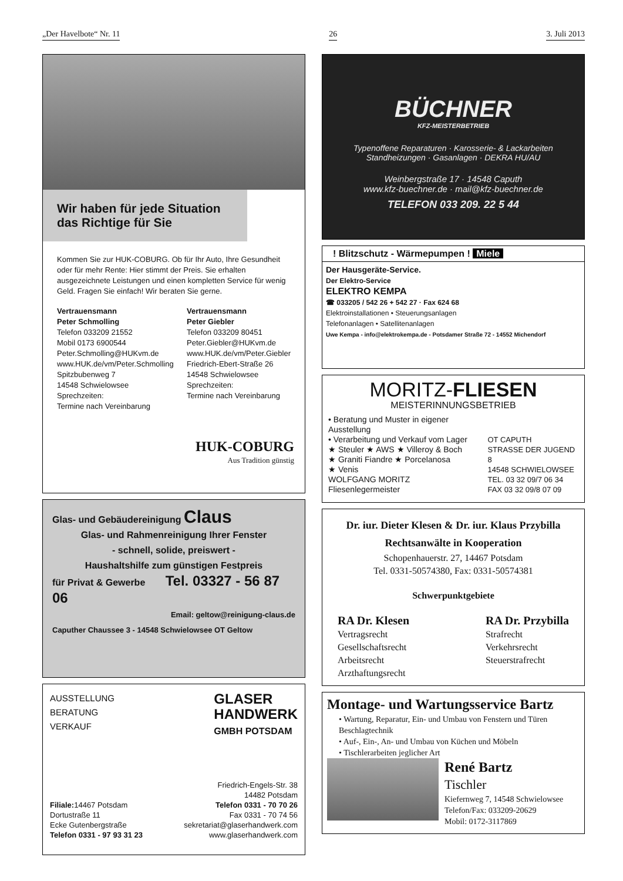„Der Havelbote“ Nr. 11 26 3. Juli 2013
Wir haben für jede Situation das Richtige für Sie
Kommen Sie zur HUK-COBURG. Ob für Ihr Auto, Ihre Gesundheit oder für mehr Rente: Hier stimmt der Preis. Sie erhalten ausgezeichnete Leistungen und einen kompletten Service für wenig Geld. Fragen Sie einfach! Wir beraten Sie gerne.
Vertrauensmann
Peter Schmolling
Telefon 033209 21552
Mobil 0173 6900544
Peter.Schmolling@HUKvm.de
www.HUK.de/vm/Peter.Schmolling
Spitzbubenweg 7
14548 Schwielowsee
Sprechzeiten:
Termine nach Vereinbarung
Vertrauensmann
Peter Giebler
Telefon 033209 80451
Peter.Giebler@HUKvm.de
www.HUK.de/vm/Peter.Giebler
Friedrich-Ebert-Straße 26
14548 Schwielowsee
Sprechzeiten:
Termine nach Vereinbarung
HUK-COBURG
Aus Tradition günstig
Glas- und Gebäudereinigung Claus
Glas- und Rahmenreinigung Ihrer Fenster
- schnell, solide, preiswert -
Haushaltshilfe zum günstigen Festpreis
für Privat & Gewerbe Tel. 03327 - 56 87 06
Email: geltow@reinigung-claus.de
Caputher Chaussee 3 - 14548 Schwielowsee OT Geltow
AUSSTELLUNG
BERATUNG
VERKAUF
GLASER
HANDWERK
GMBH POTSDAM
Friedrich-Engels-Str. 38
14482 Potsdam
Filiale: 14467 Potsdam
Dortustraße 11
Ecke Gutenbergstraße
Telefon 0331 - 97 93 31 23
Telefon 0331 - 70 70 26
Fax 0331 - 70 74 56
sekretariat@glaserhandwerk.com
www.glaserhandwerk.com
BÜCHNER
KFZ-MEISTERBETRIEB
Typenoffene Reparaturen · Karosserie- & Lackarbeiten
Standheizungen · Gasanlagen · DEKRA HU/AU
Weinbergstraße 17 · 14548 Caputh
www.kfz-buechner.de · mail@kfz-buechner.de
TELEFON 033 209. 22 5 44
! Blitzschutz - Wärmepumpen ! Miele
Der Hausgeräte-Service.
Der Elektro-Service
ELEKTRO KEMPA
☎ 033205 / 542 26 + 542 27 · Fax 624 68
Elektroinstallationen • Steuerungsanlagen
Telefonanlagen • Satellitenanlagen
Uwe Kempa - info@elektrokempa.de - Potsdamer Straße 72 - 14552 Michendorf
MORITZ-FLIESEN
MEISTERINNUNGSBETRIEB
• Beratung und Muster in eigener Ausstellung
• Verarbeitung und Verkauf vom Lager
★ Steuler ★ AWS ★ Villeroy & Boch
★ Graniti Fiandre ★ Porcelanosa
★ Venis
WOLFGANG MORITZ
Fliesenlegermeister
OT CAPUTH
STRASSE DER JUGEND 8
14548 SCHWIELOWSEE
TEL. 03 32 09/7 06 34
FAX 03 32 09/8 07 09
Dr. iur. Dieter Klesen & Dr. iur. Klaus Przybilla
Rechtsanwälte in Kooperation
Schopenhauerstr. 27, 14467 Potsdam
Tel. 0331-50574380, Fax: 0331-50574381
Schwerpunktgebiete
RA Dr. Klesen
Vertragsrecht
Gesellschaftsrecht
Arbeitsrecht
Arzthaftungsrecht
RA Dr. Przybilla
Strafrecht
Verkehrsrecht
Steuerstrafrecht
Montage- und Wartungsservice Bartz
• Wartung, Reparatur, Ein- und Umbau von Fenstern und Türen Beschlagtechnik
• Auf-, Ein-, An- und Umbau von Küchen und Möbeln
• Tischlerarbeiten jeglicher Art
René Bartz
Tischler
Kiefernweg 7, 14548 Schwielowsee
Telefon/Fax: 033209-20629
Mobil: 0172-3117869